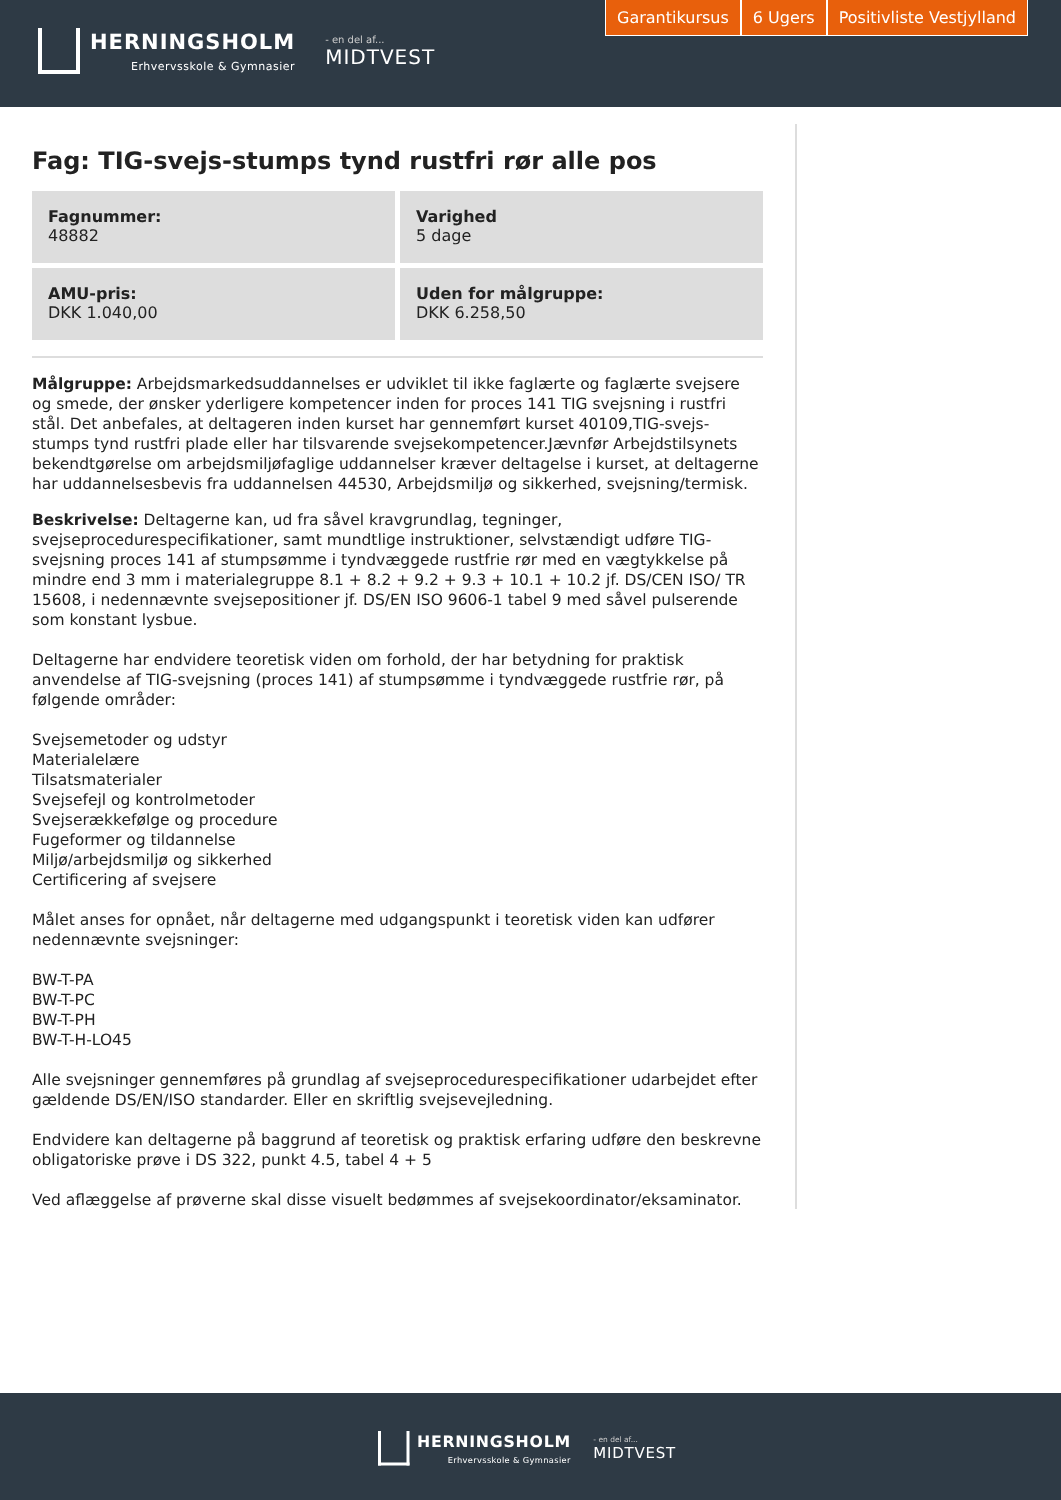HERNINGSHOLM
Erhvervsskole & Gymnasier
- en del af...
MIDTVEST
Garantikursus 6 Ugers Positivliste Vestjylland
Fag: TIG-svejs-stumps tynd rustfri rør alle pos
Fagnummer:
48882
Varighed
5 dage
AMU-pris:
DKK 1.040,00
Uden for målgruppe:
DKK 6.258,50
Målgruppe: Arbejdsmarkedsuddannelses er udviklet til ikke faglærte og faglærte svejsere og smede, der ønsker yderligere kompetencer inden for proces 141 TIG svejsning i rustfri stål. Det anbefales, at deltageren inden kurset har gennemført kurset 40109,TIG-svejs-stumps tynd rustfri plade eller har tilsvarende svejsekompetencer.Jævnfør Arbejdstilsynets bekendtgørelse om arbejdsmiljøfaglige uddannelser kræver deltagelse i kurset, at deltagerne har uddannelsesbevis fra uddannelsen 44530, Arbejdsmiljø og sikkerhed, svejsning/termisk.
Beskrivelse: Deltagerne kan, ud fra såvel kravgrundlag, tegninger, svejseprocedurespecifikationer, samt mundtlige instruktioner, selvstændigt udføre TIG-svejsning proces 141 af stumpsømme i tyndvæggede rustfrie rør med en vægtykkelse på mindre end 3 mm i materialegruppe 8.1 + 8.2 + 9.2 + 9.3 + 10.1 + 10.2 jf. DS/CEN ISO/ TR 15608, i nedennævnte svejsepositioner jf. DS/EN ISO 9606-1 tabel 9 med såvel pulserende som konstant lysbue.
Deltagerne har endvidere teoretisk viden om forhold, der har betydning for praktisk anvendelse af TIG-svejsning (proces 141) af stumpsømme i tyndvæggede rustfrie rør, på følgende områder:
Svejsemetoder og udstyr
Materialelære
Tilsatsmaterialer
Svejsefejl og kontrolmetoder
Svejserækkefølge og procedure
Fugeformer og tildannelse
Miljø/arbejdsmiljø og sikkerhed
Certificering af svejsere
Målet anses for opnået, når deltagerne med udgangspunkt i teoretisk viden kan udfører nedennævnte svejsninger:
BW-T-PA
BW-T-PC
BW-T-PH
BW-T-H-LO45
Alle svejsninger gennemføres på grundlag af svejseprocedurespecifikationer udarbejdet efter gældende DS/EN/ISO standarder. Eller en skriftlig svejsevejledning.
Endvidere kan deltagerne på baggrund af teoretisk og praktisk erfaring udføre den beskrevne obligatoriske prøve i DS 322, punkt 4.5, tabel 4 + 5
Ved aflæggelse af prøverne skal disse visuelt bedømmes af svejsekoordinator/eksaminator.
HERNINGSHOLM
Erhvervsskole & Gymnasier
- en del af...
MIDTVEST